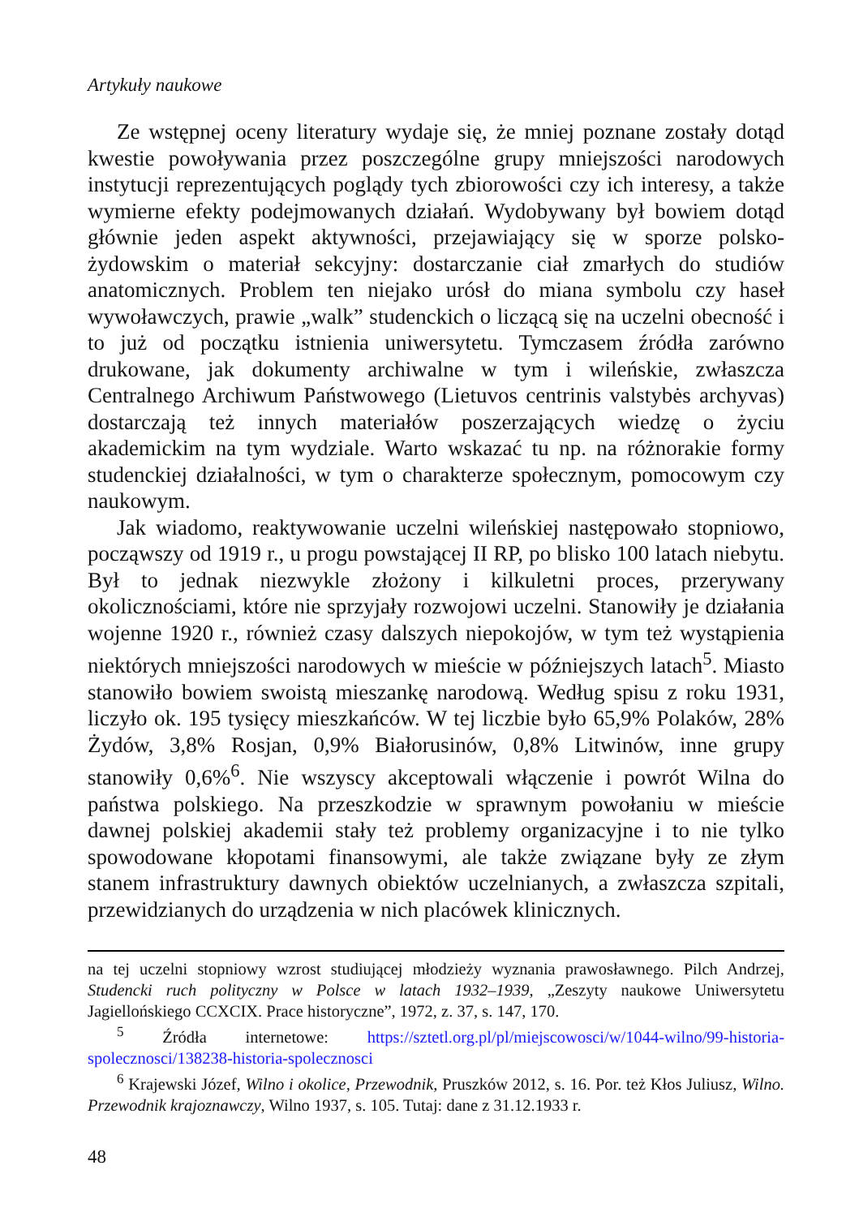Artykuły naukowe
Ze wstępnej oceny literatury wydaje się, że mniej poznane zostały dotąd kwestie powoływania przez poszczególne grupy mniejszości narodowych instytucji reprezentujących poglądy tych zbiorowości czy ich interesy, a także wymierne efekty podejmowanych działań. Wydobywany był bowiem dotąd głównie jeden aspekt aktywności, przejawiający się w sporze polsko-żydowskim o materiał sekcyjny: dostarczanie ciał zmarłych do studiów anatomicznych. Problem ten niejako urósł do miana symbolu czy haseł wywoławczych, prawie „walk” studenckich o liczącą się na uczelni obecność i to już od początku istnienia uniwersytetu. Tymczasem źródła zarówno drukowane, jak dokumenty archiwalne w tym i wileńskie, zwłaszcza Centralnego Archiwum Państwowego (Lietuvos centrinis valstybės archyvas) dostarczają też innych materiałów poszerzających wiedzę o życiu akademickim na tym wydziale. Warto wskazać tu np. na różnorakie formy studenckiej działalności, w tym o charakterze społecznym, pomocowym czy naukowym.
Jak wiadomo, reaktywowanie uczelni wileńskiej następowało stopniowo, począwszy od 1919 r., u progu powstającej II RP, po blisko 100 latach niebytu. Był to jednak niezwykle złożony i kilkuletni proces, przerywany okolicznościami, które nie sprzyjały rozwojowi uczelni. Stanowiły je działania wojenne 1920 r., również czasy dalszych niepokojów, w tym też wystąpienia niektórych mniejszości narodowych w mieście w późniejszych latach<sup>5</sup>. Miasto stanowiło bowiem swoistą mieszankę narodową. Według spisu z roku 1931, liczyło ok. 195 tysięcy mieszkańców. W tej liczbie było 65,9% Polaków, 28% Żydów, 3,8% Rosjan, 0,9% Białorusinów, 0,8% Litwinów, inne grupy stanowiły 0,6%<sup>6</sup>. Nie wszyscy akceptowali włączenie i powrót Wilna do państwa polskiego. Na przeszkodzie w sprawnym powołaniu w mieście dawnej polskiej akademii stały też problemy organizacyjne i to nie tylko spowodowane kłopotami finansowymi, ale także związane były ze złym stanem infrastruktury dawnych obiektów uczelnianych, a zwłaszcza szpitali, przewidzianych do urządzenia w nich placówek klinicznych.
na tej uczelni stopniowy wzrost studiującej młodzieży wyznania prawosławnego. Pilch Andrzej, Studencki ruch polityczny w Polsce w latach 1932–1939, „Zeszyty naukowe Uniwersytetu Jagiellońskiego CCXCIX. Prace historyczne”, 1972, z. 37, s. 147, 170.
<sup>5</sup> Źródła internetowe: https://sztetl.org.pl/pl/miejscowosci/w/1044-wilno/99-historia-spolecznosci/138238-historia-spolecznosci
<sup>6</sup> Krajewski Józef, Wilno i okolice, Przewodnik, Pruszków 2012, s. 16. Por. też Kłos Juliusz, Wilno. Przewodnik krajoznawczy, Wilno 1937, s. 105. Tutaj: dane z 31.12.1933 r.
48